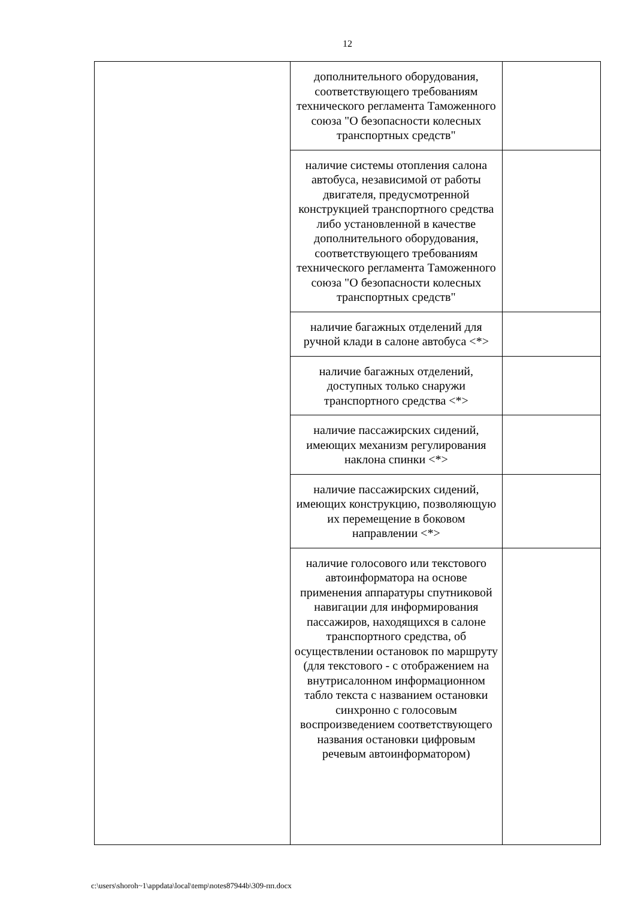12
| | дополнительного оборудования, соответствующего требованиям технического регламента Таможенного союза "О безопасности колесных транспортных средств" | |
| | наличие системы отопления салона автобуса, независимой от работы двигателя, предусмотренной конструкцией транспортного средства либо установленной в качестве дополнительного оборудования, соответствующего требованиям технического регламента Таможенного союза "О безопасности колесных транспортных средств" | |
| | наличие багажных отделений для ручной клади в салоне автобуса <*> | |
| | наличие багажных отделений, доступных только снаружи транспортного средства <*> | |
| | наличие пассажирских сидений, имеющих механизм регулирования наклона спинки <*> | |
| | наличие пассажирских сидений, имеющих конструкцию, позволяющую их перемещение в боковом направлении <*> | |
| | наличие голосового или текстового автоинформатора на основе применения аппаратуры спутниковой навигации для информирования пассажиров, находящихся в салоне транспортного средства, об осуществлении остановок по маршруту (для текстового - с отображением на внутрисалонном информационном табло текста с названием остановки синхронно с голосовым воспроизведением соответствующего названия остановки цифровым речевым автоинформатором) | |
c:\users\shoroh~1\appdata\local\temp\notes87944b\309-пп.docx